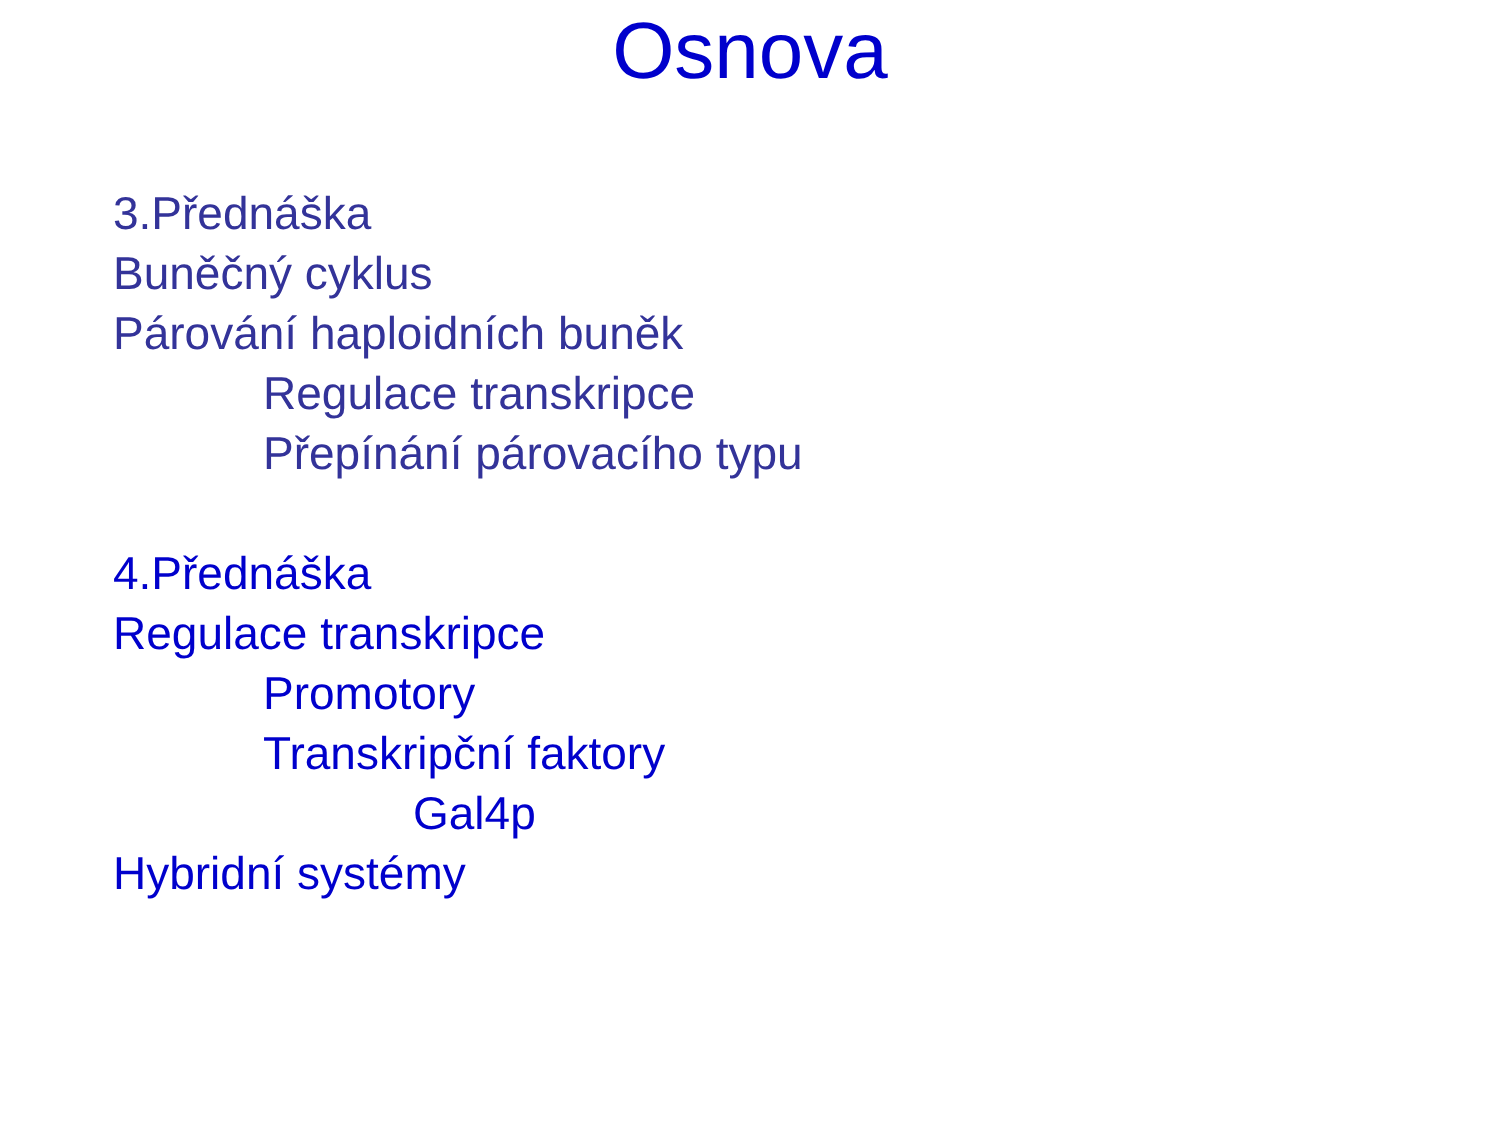Osnova
3.Přednáška
Buněčný cyklus
Párování haploidních buněk
Regulace transkripce
Přepínání párovacího typu
4.Přednáška
Regulace transkripce
Promotory
Transkripční faktory
Gal4p
Hybridní systémy